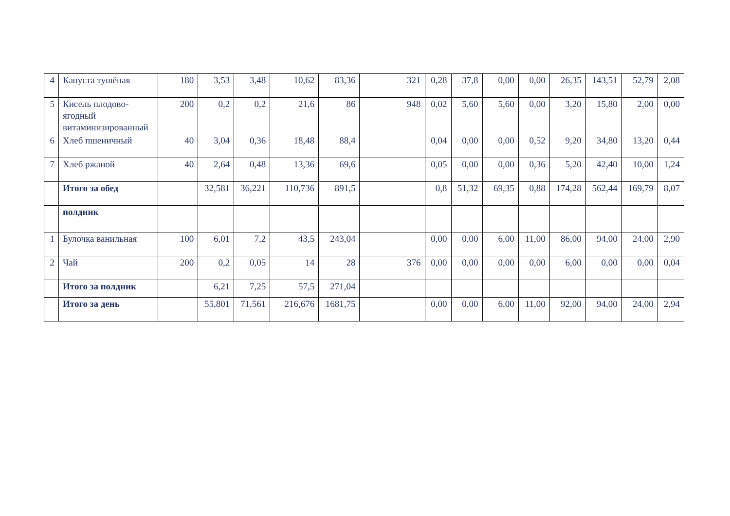| 4 | Капуста тушёная | 180 | 3,53 | 3,48 | 10,62 | 83,36 | 321 | 0,28 | 37,8 | 0,00 | 0,00 | 26,35 | 143,51 | 52,79 | 2,08 |
| 5 | Кисель плодово-ягодный витаминизированный | 200 | 0,2 | 0,2 | 21,6 | 86 | 948 | 0,02 | 5,60 | 5,60 | 0,00 | 3,20 | 15,80 | 2,00 | 0,00 |
| 6 | Хлеб пшеничный | 40 | 3,04 | 0,36 | 18,48 | 88,4 | | 0,04 | 0,00 | 0,00 | 0,52 | 9,20 | 34,80 | 13,20 | 0,44 |
| 7 | Хлеб ржаной | 40 | 2,64 | 0,48 | 13,36 | 69,6 | | 0,05 | 0,00 | 0,00 | 0,36 | 5,20 | 42,40 | 10,00 | 1,24 |
| | Итого за обед | | 32,581 | 36,221 | 110,736 | 891,5 | | 0,8 | 51,32 | 69,35 | 0,88 | 174,28 | 562,44 | 169,79 | 8,07 |
| | полдник | | | | | | | | | | | | | | |
| 1 | Булочка ванильная | 100 | 6,01 | 7,2 | 43,5 | 243,04 | | 0,00 | 0,00 | 6,00 | 11,00 | 86,00 | 94,00 | 24,00 | 2,90 |
| 2 | Чай | 200 | 0,2 | 0,05 | 14 | 28 | 376 | 0,00 | 0,00 | 0,00 | 0,00 | 6,00 | 0,00 | 0,00 | 0,04 |
| | Итого за полдник | | 6,21 | 7,25 | 57,5 | 271,04 | | | | | | | | | |
| | Итого за день | | 55,801 | 71,561 | 216,676 | 1681,75 | | 0,00 | 0,00 | 6,00 | 11,00 | 92,00 | 94,00 | 24,00 | 2,94 |